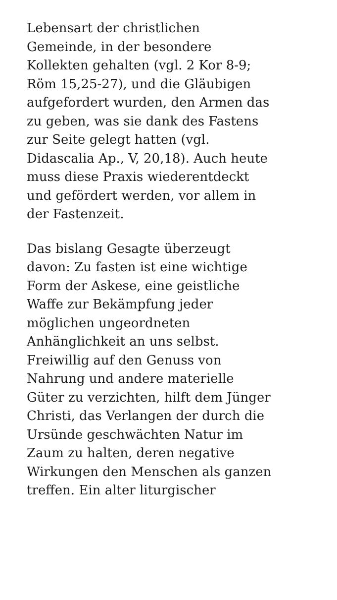Lebensart der christlichen
Gemeinde, in der besondere
Kollekten gehalten (vgl. 2 Kor 8-9;
Röm 15,25-27), und die Gläubigen
aufgefordert wurden, den Armen das
zu geben, was sie dank des Fastens
zur Seite gelegt hatten (vgl.
Didascalia Ap., V, 20,18). Auch heute
muss diese Praxis wiederentdeckt
und gefördert werden, vor allem in
der Fastenzeit.
Das bislang Gesagte überzeugt
davon: Zu fasten ist eine wichtige
Form der Askese, eine geistliche
Waffe zur Bekämpfung jeder
möglichen ungeordneten
Anhänglichkeit an uns selbst.
Freiwillig auf den Genuss von
Nahrung und andere materielle
Güter zu verzichten, hilft dem Jünger
Christi, das Verlangen der durch die
Ursünde geschwächten Natur im
Zaum zu halten, deren negative
Wirkungen den Menschen als ganzen
treffen. Ein alter liturgischer